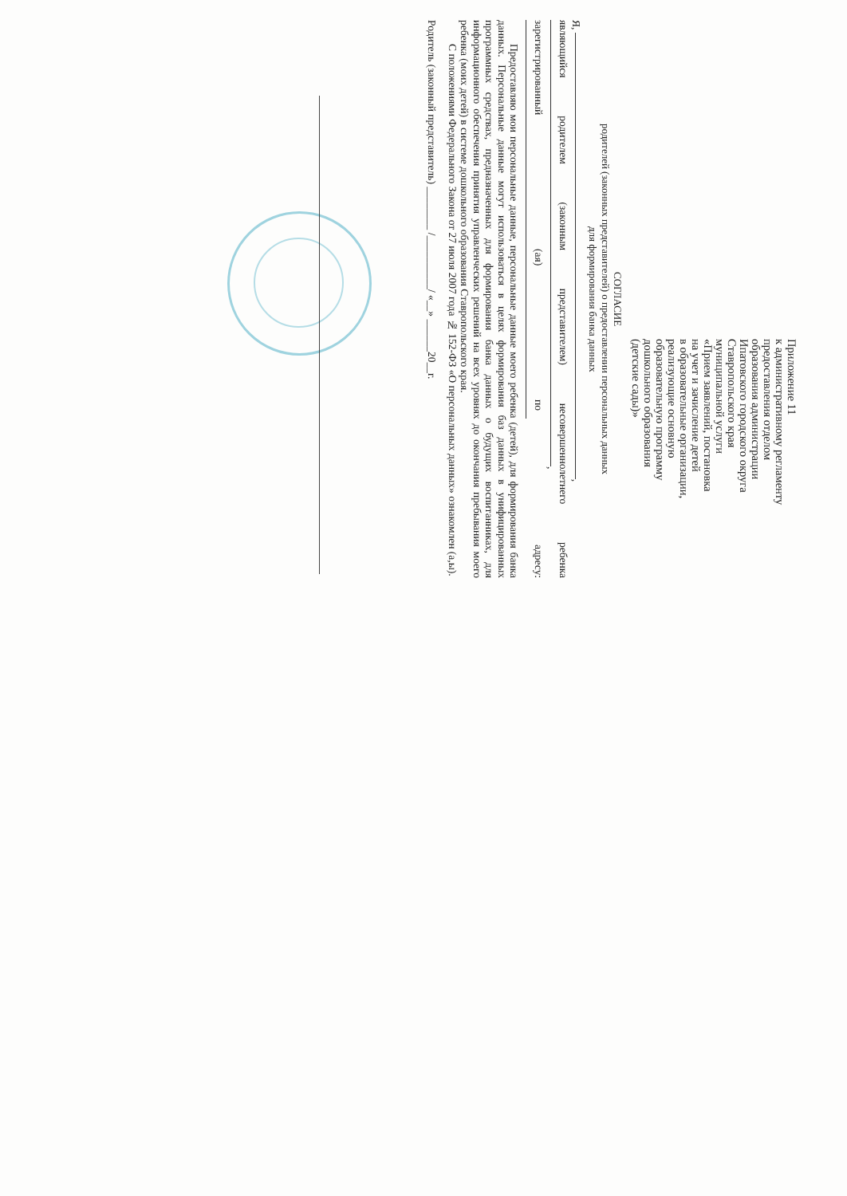Приложение 11
к административному регламенту
предоставления отделом
образования администрации
Ипатовского городского округа
Ставропольского края
муниципальной услуги
«Прием заявлений, постановка
на учет и зачисление детей
в образовательные организации,
реализующие основную
образовательную программу
дошкольного образования
(детские сады)»
СОГЛАСИЕ
родителей (законных представителей) о предоставлении персональных данных
для формирования банка данных
Я, ,
являющийся родителем (законным представителем) несовершеннолетнего ребенка ,
зарегистрированный (ая) по адресу:
Предоставляю мои персональные данные, персональные данные моего ребенка (детей), для формирования банка данных. Персональные данные могут использоваться в целях формирования баз данных в унифицированных программных средствах, предназначенных для формирования банка данных о будущих воспитанниках, для информационного обеспечения принятия управленческих решений на всех уровнях до окончания пребывания моего ребенка (моих детей) в системе дошкольного образования Ставропольского края.
С положениями Федерального Закона от 27 июля 2007 года № 152-ФЗ «О персональных данных» ознакомлен (а,ы).
Родитель (законный представитель) ________ /__________/ «__» ______20__г.